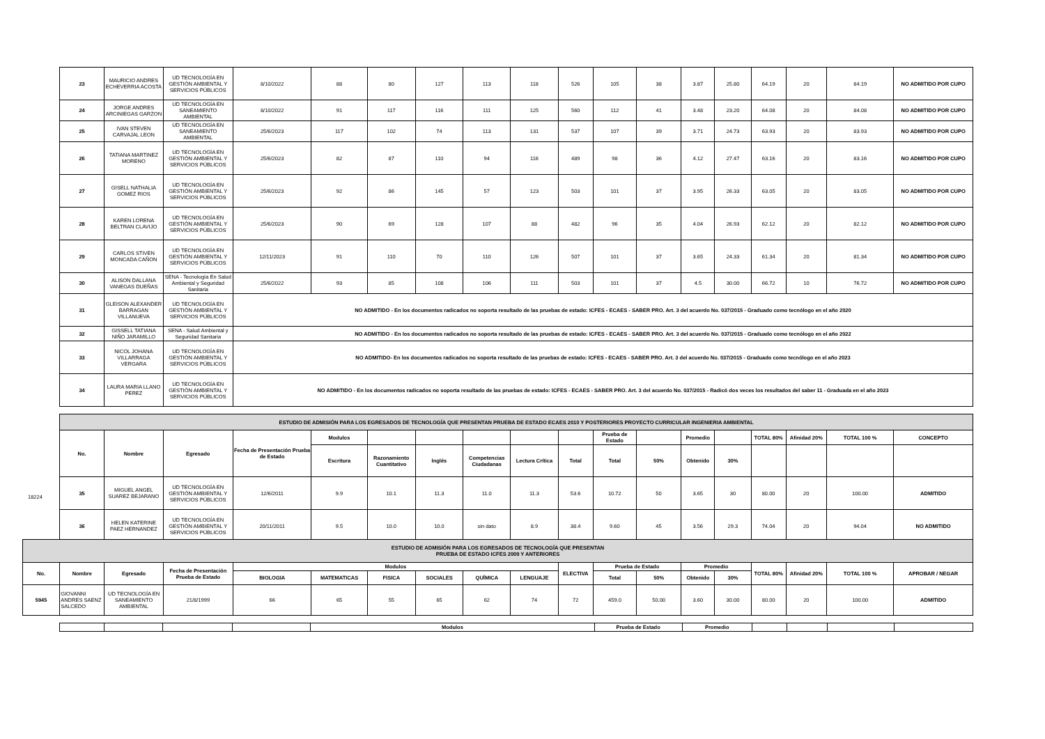| 23 | MAURICIO ANDRES ECHEVERRIA ACOSTA | UD TECNOLOGÍA EN GESTIÓN AMBIENTAL Y SERVICIOS PÚBLICOS | 8/10/2022 | 88 | 80 | 127 | 113 | 118 | 526 | 105 | 38 | 3.87 | 25.80 | 64.19 | 20 | 84.19 | NO ADMITIDO POR CUPO |
| 24 | JORGE ANDRES ARCINIEGAS GARZON | UD TECNOLOGÍA EN SANEAMIENTO AMBIENTAL | 8/10/2022 | 91 | 117 | 116 | 111 | 125 | 560 | 112 | 41 | 3.48 | 23.20 | 64.08 | 20 | 84.08 | NO ADMITIDO POR CUPO |
| 25 | IVAN STEVEN CARVAJAL LEON | UD TECNOLOGÍA EN SANEAMIENTO AMBIENTAL | 25/6/2023 | 117 | 102 | 74 | 113 | 131 | 537 | 107 | 39 | 3.71 | 24.73 | 63.93 | 20 | 83.93 | NO ADMITIDO POR CUPO |
| 26 | TATIANA MARTINEZ MORENO | UD TECNOLOGÍA EN GESTIÓN AMBIENTAL Y SERVICIOS PÚBLICOS | 25/6/2023 | 82 | 87 | 110 | 94 | 116 | 489 | 98 | 36 | 4.12 | 27.47 | 63.16 | 20 | 83.16 | NO ADMITIDO POR CUPO |
| 27 | GISELL NATHALIA GOMEZ RIOS | UD TECNOLOGÍA EN GESTIÓN AMBIENTAL Y SERVICIOS PÚBLICOS | 25/6/2023 | 92 | 86 | 145 | 57 | 123 | 503 | 101 | 37 | 3.95 | 26.33 | 63.05 | 20 | 83.05 | NO ADMITIDO POR CUPO |
| 28 | KAREN LORENA BELTRAN CLAVIJO | UD TECNOLOGÍA EN GESTIÓN AMBIENTAL Y SERVICIOS PÚBLICOS | 25/6/2023 | 90 | 69 | 128 | 107 | 88 | 482 | 96 | 35 | 4.04 | 26.93 | 62.12 | 20 | 82.12 | NO ADMITIDO POR CUPO |
| 29 | CARLOS STIVEN MONCADA CAÑON | UD TECNOLOGÍA EN GESTIÓN AMBIENTAL Y SERVICIOS PÚBLICOS | 12/11/2023 | 91 | 110 | 70 | 110 | 126 | 507 | 101 | 37 | 3.65 | 24.33 | 61.34 | 20 | 81.34 | NO ADMITIDO POR CUPO |
| 30 | ALISON DALLANA VANEGAS DUEÑAS | SENA - Tecnología En Salud Ambiental y Seguridad Sanitaria | 25/6/2022 | 93 | 85 | 108 | 106 | 111 | 503 | 101 | 37 | 4.5 | 30.00 | 66.72 | 10 | 76.72 | NO ADMITIDO POR CUPO |
| 31 | GLEISON ALEXANDER BARRAGAN VILLANUEVA | UD TECNOLOGÍA EN GESTIÓN AMBIENTAL Y SERVICIOS PÚBLICOS | NO ADMITIDO - En los documentos radicados no soporta resultado de las pruebas de estado: ICFES - ECAES - SABER PRO. Art. 3 del acuerdo No. 037/2015 - Graduado como tecnólogo en el año 2020 | | | | | | | | | | | | | | |
| 32 | GISSELL TATIANA NIÑO JARAMILLO | SENA - Salud Ambiental y Seguridad Sanitaria | NO ADMITIDO - En los documentos radicados no soporta resultado de las pruebas de estado: ICFES - ECAES - SABER PRO. Art. 3 del acuerdo No. 037/2015 - Graduado como tecnólogo en el año 2022 | | | | | | | | | | | | | | |
| 33 | NICOL JOHANA VILLARRAGA VERGARA | UD TECNOLOGÍA EN GESTIÓN AMBIENTAL Y SERVICIOS PÚBLICOS | NO ADMITIDO- En los documentos radicados no soporta resultado de las pruebas de estado: ICFES - ECAES - SABER PRO. Art. 3 del acuerdo No. 037/2015 - Graduado como tecnólogo en el año 2023 | | | | | | | | | | | | | | |
| 34 | LAURA MARIA LLANO PEREZ | UD TECNOLOGÍA EN GESTIÓN AMBIENTAL Y SERVICIOS PÚBLICOS | NO ADMITIDO - En los documentos radicados no soporta resultado de las pruebas de estado: ICFES - ECAES - SABER PRO. Art. 3 del acuerdo No. 037/2015 - Radicó dos veces los resultados del saber 11 - Graduada en el año 2023 | | | | | | | | | | | | | | |
| ESTUDIO DE ADMISIÓN PARA LOS EGRESADOS DE TECNOLOGÍA QUE PRESENTAN PRUEBA DE ESTADO ECAES 2010 Y POSTERIORES PROYECTO CURRICULAR INGENIERIA AMBIENTAL | | | | | | | | | | | | | | | | | |
| No. | Nombre | Egresado | Fecha de Presentación Prueba de Estado | Modulos | | | | | | Prueba de Estado | | Promedio | | TOTAL 80% | Afinidad 20% | TOTAL 100 % | CONCEPTO |
| | | | | Escritura | Razonamiento Cuantitativo | Inglés | Competencias Ciudadanas | Lectura Crítica | Total | Total | 50% | Obtenido | 30% | | | | |
| 35 | MIGUEL ANGEL SUAREZ BEJARANO | UD TECNOLOGÍA EN GESTIÓN AMBIENTAL Y SERVICIOS PÚBLICOS | 12/6/2011 | 9.9 | 10.1 | 11.3 | 11.0 | 11.3 | 53.6 | 10.72 | 50 | 3.65 | 30 | 80.00 | 20 | 100.00 | ADMITIDO |
| 36 | HELEN KATERINE PAEZ HERNANDEZ | UD TECNOLOGÍA EN GESTIÓN AMBIENTAL Y SERVICIOS PÚBLICOS | 20/11/2011 | 9.5 | 10.0 | 10.0 | sin dato | 8.9 | 38.4 | 9.60 | 45 | 3.56 | 29.3 | 74.04 | 20 | 94.04 | NO ADMITIDO |
18224
| ESTUDIO DE ADMISIÓN PARA LOS EGRESADOS DE TECNOLOGÍA QUE PRESENTAN PRUEBA DE ESTADO ICFES 2009 Y ANTERIORES | | | | | | | | | | | | | | | | | | |
| No. | Nombre | Egresado | Fecha de Presentación Prueba de Estado | Modulos | | | | | | ELECTIVA | Prueba de Estado | | Promedio | | TOTAL 80% | Afinidad 20% | TOTAL 100 % | APROBAR / NEGAR |
| | | | | BIOLOGIA | MATEMATICAS | FISICA | SOCIALES | QUÍMICA | LENGUAJE | | Total | 50% | Obtenido | 30% | | | | |
| 5945 | GIOVANNI ANDRES SAENZ SALCEDO | UD TECNOLOGÍA EN SANEAMIENTO AMBIENTAL | 21/8/1999 | 66 | 65 | 55 | 65 | 62 | 74 | 72 | 459.0 | 50.00 | 3.60 | 30.00 | 80.00 | 20 | 100.00 | ADMITIDO |
| | | | | Modulos | Prueba de Estado | Promedio | | | | |